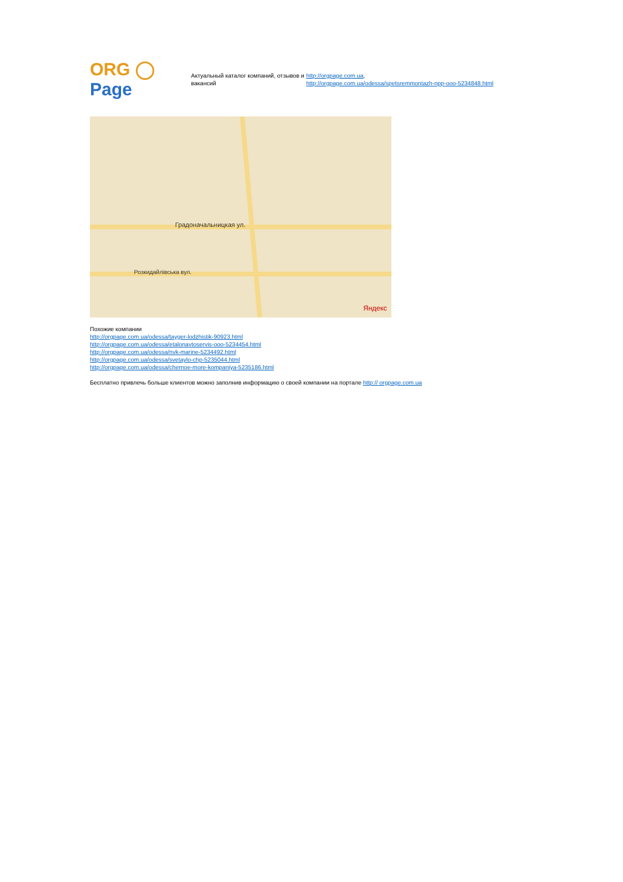ORG ◯ Page
Актуальный каталог компаний, отзывов и вакансий
http://orgpage.com.ua,
http://orgpage.com.ua/odessa/spetsremmontazh-npp-ooo-5234848.html
Градоначальницкая ул.
Розкидайлівська вул.
Яндекс
Похожие компании
http://orgpage.com.ua/odessa/tayger-lodzhistik-90923.html
http://orgpage.com.ua/odessa/etalonavtoservis-ooo-5234454.html
http://orgpage.com.ua/odessa/nvk-marine-5234492.html
http://orgpage.com.ua/odessa/svetaylo-chp-5235044.html
http://orgpage.com.ua/odessa/chernoe-more-kompaniya-5235186.html
Бесплатно привлечь больше клиентов можно заполнив информацию о своей компании на портале http:// orgpage.com.ua